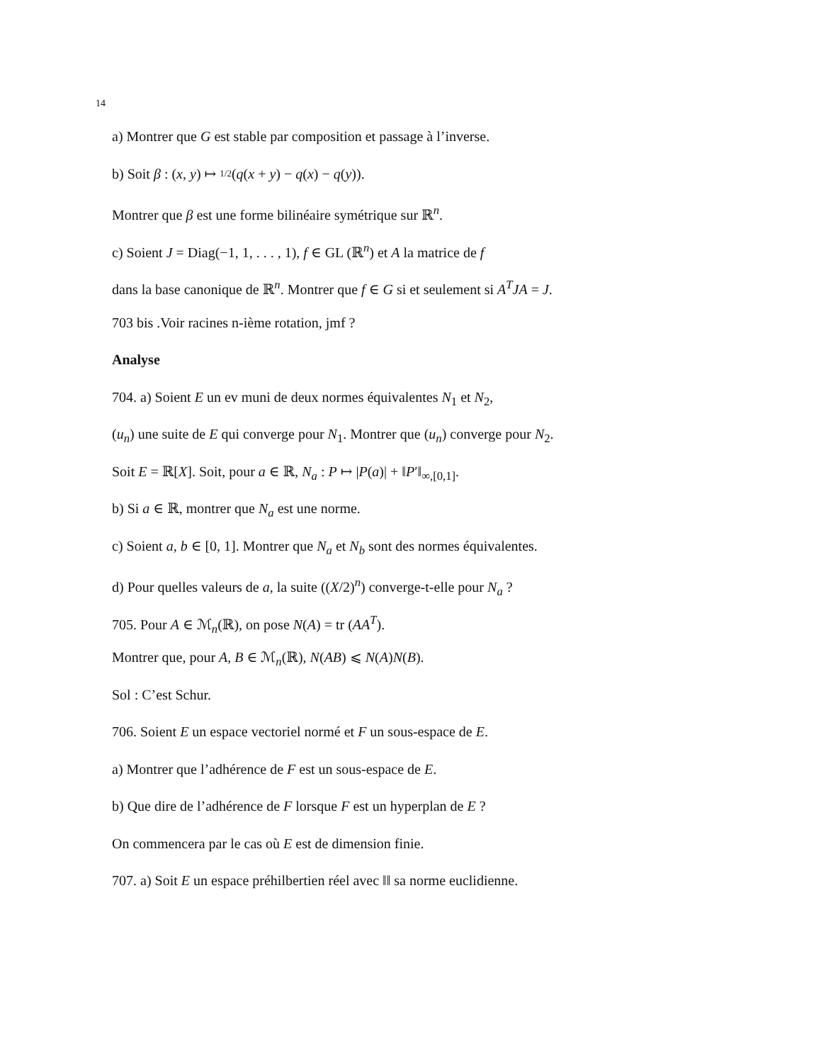14
a) Montrer que G est stable par composition et passage à l’inverse.
b) Soit β : (x, y) ↦ 1/2(q(x + y) − q(x) − q(y)).
Montrer que β est une forme bilinéaire symétrique sur ℝ<sup>n</sup>.
c) Soient J = Diag(−1, 1, . . . , 1), f ∈ GL (ℝ<sup>n</sup>) et A la matrice de f
dans la base canonique de ℝ<sup>n</sup>. Montrer que f ∈ G si et seulement si A<sup>T</sup>JA = J.
703 bis .Voir racines n-ième rotation, jmf ?
Analyse
704. a) Soient E un ev muni de deux normes équivalentes N<sub>1</sub> et N<sub>2</sub>,
(u<sub>n</sub>) une suite de E qui converge pour N<sub>1</sub>. Montrer que (u<sub>n</sub>) converge pour N<sub>2</sub>.
Soit E = ℝ[X]. Soit, pour a ∈ ℝ, N<sub>a</sub> : P ↦ |P(a)| + ‖P′‖<sub>∞,[0,1]</sub>.
b) Si a ∈ ℝ, montrer que N<sub>a</sub> est une norme.
c) Soient a, b ∈ [0, 1]. Montrer que N<sub>a</sub> et N<sub>b</sub> sont des normes équivalentes.
d) Pour quelles valeurs de a, la suite ((X/2)<sup>n</sup>) converge-t-elle pour N<sub>a</sub> ?
705. Pour A ∈ ℳ<sub>n</sub>(ℝ), on pose N(A) = tr (AA<sup>T</sup>).
Montrer que, pour A, B ∈ ℳ<sub>n</sub>(ℝ), N(AB) ⩽ N(A)N(B).
Sol : C’est Schur.
706. Soient E un espace vectoriel normé et F un sous-espace de E.
a) Montrer que l’adhérence de F est un sous-espace de E.
b) Que dire de l’adhérence de F lorsque F est un hyperplan de E ?
On commencera par le cas où E est de dimension finie.
707. a) Soit E un espace préhilbertien réel avec ‖‖ sa norme euclidienne.